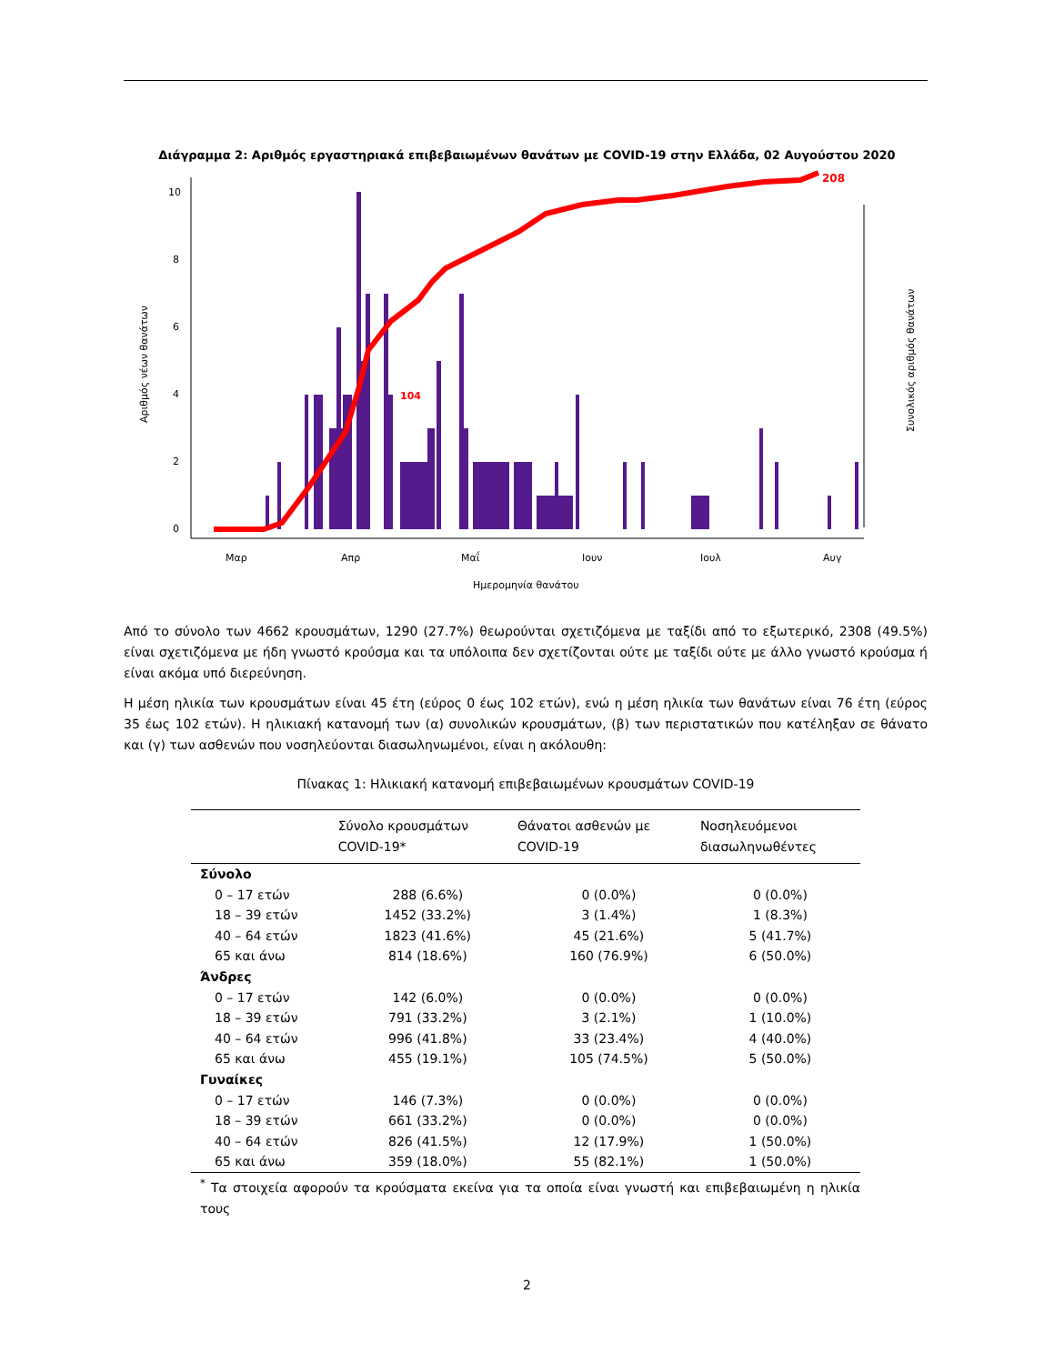Διάγραμμα 2: Αριθμός εργαστηριακά επιβεβαιωμένων θανάτων με COVID-19 στην Ελλάδα, 02 Αυγούστου 2020
10
8
6
4
2
0
Μαρ
Απρ
Μαΐ
Ιουν
Ιουλ
Αυγ
Ημερομηνία θανάτου
Αριθμός νέων θανάτων
Συνολικός αριθμός θανάτων
104
208
Από το σύνολο των 4662 κρουσμάτων, 1290 (27.7%) θεωρούνται σχετιζόμενα με ταξίδι από το εξωτερικό, 2308 (49.5%) είναι σχετιζόμενα με ήδη γνωστό κρούσμα και τα υπόλοιπα δεν σχετίζονται ούτε με ταξίδι ούτε με άλλο γνωστό κρούσμα ή είναι ακόμα υπό διερεύνηση.
Η μέση ηλικία των κρουσμάτων είναι 45 έτη (εύρος 0 έως 102 ετών), ενώ η μέση ηλικία των θανάτων είναι 76 έτη (εύρος 35 έως 102 ετών). Η ηλικιακή κατανομή των (α) συνολικών κρουσμάτων, (β) των περιστατικών που κατέληξαν σε θάνατο και (γ) των ασθενών που νοσηλεύονται διασωληνωμένοι, είναι η ακόλουθη:
Πίνακας 1: Ηλικιακή κατανομή επιβεβαιωμένων κρουσμάτων COVID-19
| | Σύνολο κρουσμάτων COVID-19* | Θάνατοι ασθενών με COVID-19 | Νοσηλευόμενοι διασωληνωθέντες |
| --- | --- | --- | --- |
| Σύνολο | | | |
| 0 – 17 ετών | 288 (6.6%) | 0 (0.0%) | 0 (0.0%) |
| 18 – 39 ετών | 1452 (33.2%) | 3 (1.4%) | 1 (8.3%) |
| 40 – 64 ετών | 1823 (41.6%) | 45 (21.6%) | 5 (41.7%) |
| 65 και άνω | 814 (18.6%) | 160 (76.9%) | 6 (50.0%) |
| Άνδρες | | | |
| 0 – 17 ετών | 142 (6.0%) | 0 (0.0%) | 0 (0.0%) |
| 18 – 39 ετών | 791 (33.2%) | 3 (2.1%) | 1 (10.0%) |
| 40 – 64 ετών | 996 (41.8%) | 33 (23.4%) | 4 (40.0%) |
| 65 και άνω | 455 (19.1%) | 105 (74.5%) | 5 (50.0%) |
| Γυναίκες | | | |
| 0 – 17 ετών | 146 (7.3%) | 0 (0.0%) | 0 (0.0%) |
| 18 – 39 ετών | 661 (33.2%) | 0 (0.0%) | 0 (0.0%) |
| 40 – 64 ετών | 826 (41.5%) | 12 (17.9%) | 1 (50.0%) |
| 65 και άνω | 359 (18.0%) | 55 (82.1%) | 1 (50.0%) |
<sup>*</sup> Τα στοιχεία αφορούν τα κρούσματα εκείνα για τα οποία είναι γνωστή και επιβεβαιωμένη η ηλικία τους
2